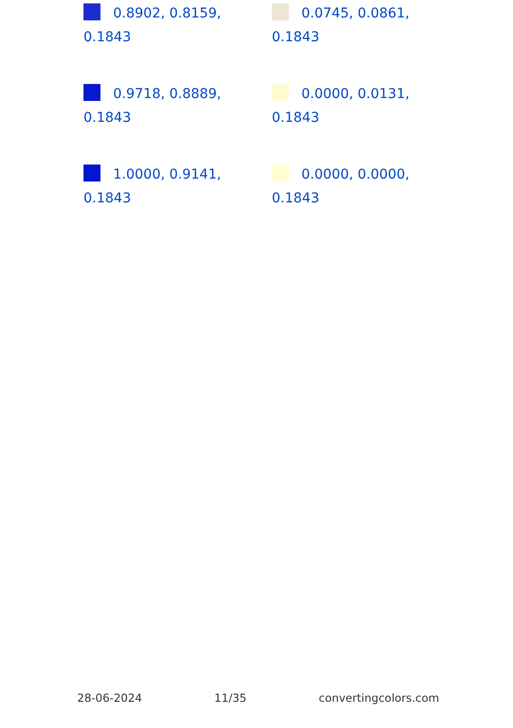0.8902, 0.8159,
0.1843
0.0745, 0.0861,
0.1843
0.9718, 0.8889,
0.1843
0.0000, 0.0131,
0.1843
1.0000, 0.9141,
0.1843
0.0000, 0.0000,
0.1843
28-06-2024 11/35 convertingcolors.com